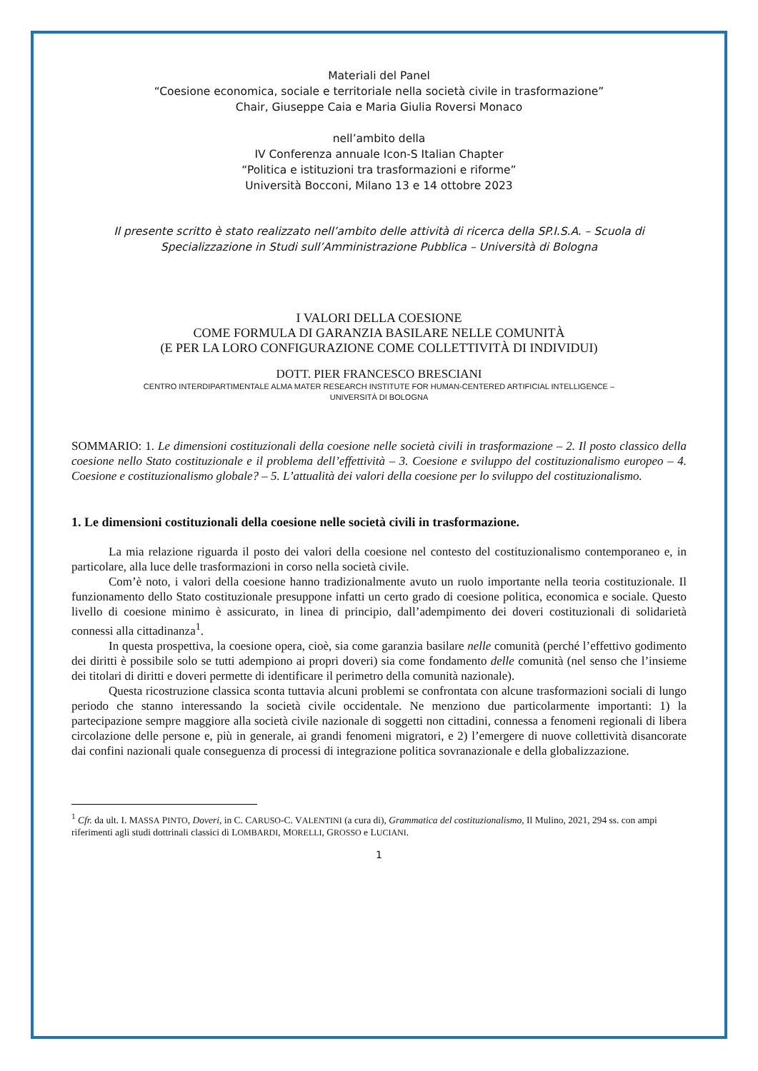Materiali del Panel
“Coesione economica, sociale e territoriale nella società civile in trasformazione”
Chair, Giuseppe Caia e Maria Giulia Roversi Monaco
nell’ambito della
IV Conferenza annuale Icon-S Italian Chapter
“Politica e istituzioni tra trasformazioni e riforme”
Università Bocconi, Milano 13 e 14 ottobre 2023
Il presente scritto è stato realizzato nell’ambito delle attività di ricerca della SP.I.S.A. – Scuola di Specializzazione in Studi sull’Amministrazione Pubblica – Università di Bologna
I VALORI DELLA COESIONE
COME FORMULA DI GARANZIA BASILARE NELLE COMUNITÀ
(E PER LA LORO CONFIGURAZIONE COME COLLETTIVITÀ DI INDIVIDUI)
DOTT. PIER FRANCESCO BRESCIANI
CENTRO INTERDIPARTIMENTALE ALMA MATER RESEARCH INSTITUTE FOR HUMAN-CENTERED ARTIFICIAL INTELLIGENCE –
UNIVERSITÀ DI BOLOGNA
SOMMARIO: 1. Le dimensioni costituzionali della coesione nelle società civili in trasformazione – 2. Il posto classico della coesione nello Stato costituzionale e il problema dell’effettività – 3. Coesione e sviluppo del costituzionalismo europeo – 4. Coesione e costituzionalismo globale? – 5. L’attualità dei valori della coesione per lo sviluppo del costituzionalismo.
1. Le dimensioni costituzionali della coesione nelle società civili in trasformazione.
La mia relazione riguarda il posto dei valori della coesione nel contesto del costituzionalismo contemporaneo e, in particolare, alla luce delle trasformazioni in corso nella società civile.
Com’è noto, i valori della coesione hanno tradizionalmente avuto un ruolo importante nella teoria costituzionale. Il funzionamento dello Stato costituzionale presuppone infatti un certo grado di coesione politica, economica e sociale. Questo livello di coesione minimo è assicurato, in linea di principio, dall’adempimento dei doveri costituzionali di solidarietà connessi alla cittadinanza<sup>1</sup>.
In questa prospettiva, la coesione opera, cioè, sia come garanzia basilare nelle comunità (perché l’effettivo godimento dei diritti è possibile solo se tutti adempiono ai propri doveri) sia come fondamento delle comunità (nel senso che l’insieme dei titolari di diritti e doveri permette di identificare il perimetro della comunità nazionale).
Questa ricostruzione classica sconta tuttavia alcuni problemi se confrontata con alcune trasformazioni sociali di lungo periodo che stanno interessando la società civile occidentale. Ne menziono due particolarmente importanti: 1) la partecipazione sempre maggiore alla società civile nazionale di soggetti non cittadini, connessa a fenomeni regionali di libera circolazione delle persone e, più in generale, ai grandi fenomeni migratori, e 2) l’emergere di nuove collettività disancorate dai confini nazionali quale conseguenza di processi di integrazione politica sovranazionale e della globalizzazione.
<sup>1</sup> Cfr. da ult. I. MASSA PINTO, Doveri, in C. CARUSO-C. VALENTINI (a cura di), Grammatica del costituzionalismo, Il Mulino, 2021, 294 ss. con ampi riferimenti agli studi dottrinali classici di LOMBARDI, MORELLI, GROSSO e LUCIANI.
1